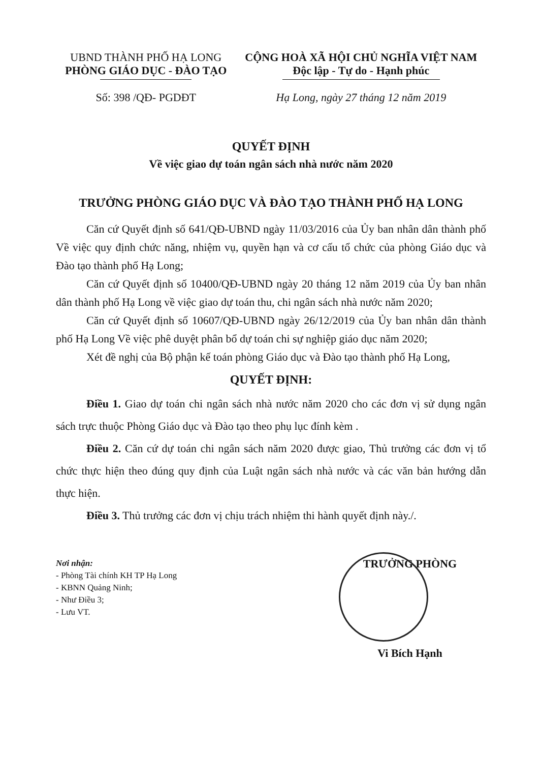UBND THÀNH PHỐ HẠ LONG
PHÒNG GIÁO DỤC - ĐÀO TẠO
CỘNG HOÀ XÃ HỘI CHỦ NGHĨA VIỆT NAM
Độc lập - Tự do - Hạnh phúc
Số: 398 /QĐ- PGDĐT Hạ Long, ngày 27 tháng 12 năm 2019
QUYẾT ĐỊNH
Về việc giao dự toán ngân sách nhà nước năm 2020
TRƯỞNG PHÒNG GIÁO DỤC VÀ ĐÀO TẠO THÀNH PHỐ HẠ LONG
Căn cứ Quyết định số 641/QĐ-UBND ngày 11/03/2016 của Ủy ban nhân dân thành phố Về việc quy định chức năng, nhiệm vụ, quyền hạn và cơ cấu tổ chức của phòng Giáo dục và Đào tạo thành phố Hạ Long;
Căn cứ Quyết định số 10400/QĐ-UBND ngày 20 tháng 12 năm 2019 của Ủy ban nhân dân thành phố Hạ Long về việc giao dự toán thu, chi ngân sách nhà nước năm 2020;
Căn cứ Quyết định số 10607/QĐ-UBND ngày 26/12/2019 của Ủy ban nhân dân thành phố Hạ Long Về việc phê duyệt phân bổ dự toán chi sự nghiệp giáo dục năm 2020;
Xét đề nghị của Bộ phận kế toán phòng Giáo dục và Đào tạo thành phố Hạ Long,
QUYẾT ĐỊNH:
Điều 1. Giao dự toán chi ngân sách nhà nước năm 2020 cho các đơn vị sử dụng ngân sách trực thuộc Phòng Giáo dục và Đào tạo theo phụ lục đính kèm .
Điều 2. Căn cứ dự toán chi ngân sách năm 2020 được giao, Thủ trưởng các đơn vị tổ chức thực hiện theo đúng quy định của Luật ngân sách nhà nước và các văn bản hướng dẫn thực hiện.
Điều 3. Thủ trưởng các đơn vị chịu trách nhiệm thi hành quyết định này./.
Nơi nhận:
- Phòng Tài chính KH TP Hạ Long
- KBNN Quảng Ninh;
- Như Điều 3;
- Lưu VT.
TRƯỞNG PHÒNG
Vi Bích Hạnh